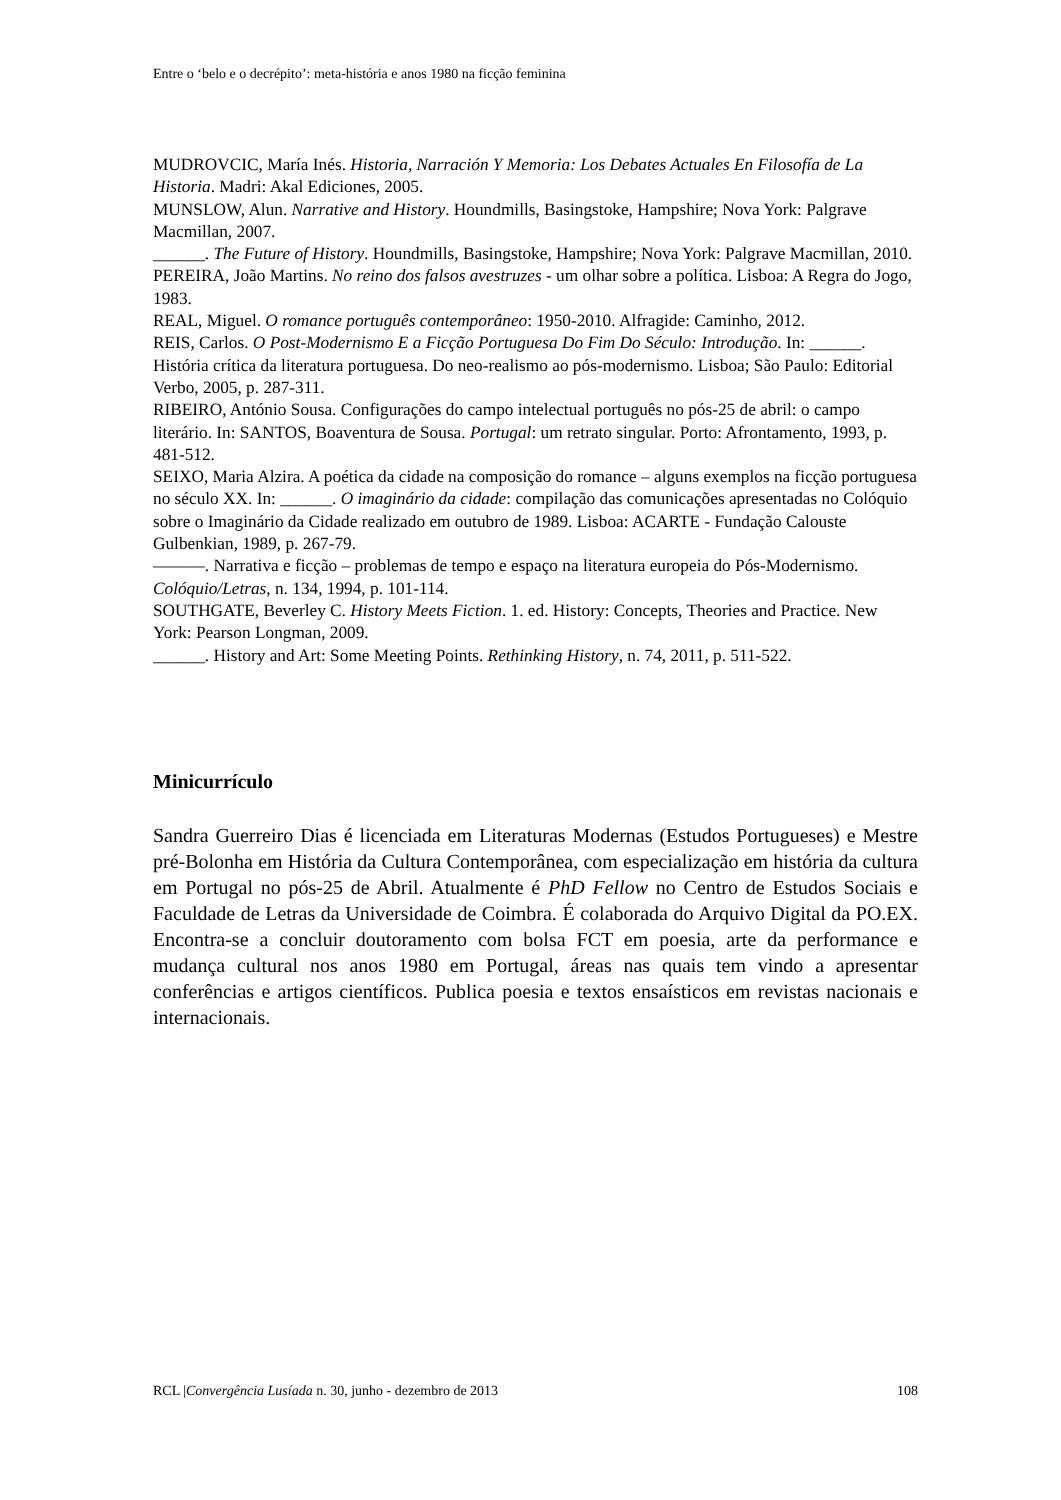Entre o ‘belo e o decrépito’: meta-história e anos 1980 na ficção feminina
MUDROVCIC, María Inés. Historia, Narración Y Memoria: Los Debates Actuales En Filosofía de La Historia. Madri: Akal Ediciones, 2005.
MUNSLOW, Alun. Narrative and History. Houndmills, Basingstoke, Hampshire; Nova York: Palgrave Macmillan, 2007.
______. The Future of History. Houndmills, Basingstoke, Hampshire; Nova York: Palgrave Macmillan, 2010.
PEREIRA, João Martins. No reino dos falsos avestruzes - um olhar sobre a política. Lisboa: A Regra do Jogo, 1983.
REAL, Miguel. O romance português contemporâneo: 1950-2010. Alfragide: Caminho, 2012.
REIS, Carlos. O Post-Modernismo E a Ficção Portuguesa Do Fim Do Século: Introdução. In: ______. História crítica da literatura portuguesa. Do neo-realismo ao pós-modernismo. Lisboa; São Paulo: Editorial Verbo, 2005, p. 287-311.
RIBEIRO, António Sousa. Configurações do campo intelectual português no pós-25 de abril: o campo literário. In: SANTOS, Boaventura de Sousa. Portugal: um retrato singular. Porto: Afrontamento, 1993, p. 481-512.
SEIXO, Maria Alzira. A poética da cidade na composição do romance – alguns exemplos na ficção portuguesa no século XX. In: ______. O imaginário da cidade: compilação das comunicações apresentadas no Colóquio sobre o Imaginário da Cidade realizado em outubro de 1989. Lisboa: ACARTE - Fundação Calouste Gulbenkian, 1989, p. 267-79.
———. Narrativa e ficção – problemas de tempo e espaço na literatura europeia do Pós-Modernismo. Colóquio/Letras, n. 134, 1994, p. 101-114.
SOUTHGATE, Beverley C. History Meets Fiction. 1. ed. History: Concepts, Theories and Practice. New York: Pearson Longman, 2009.
______. History and Art: Some Meeting Points. Rethinking History, n. 74, 2011, p. 511-522.
Minicurrículo
Sandra Guerreiro Dias é licenciada em Literaturas Modernas (Estudos Portugueses) e Mestre pré-Bolonha em História da Cultura Contemporânea, com especialização em história da cultura em Portugal no pós-25 de Abril. Atualmente é PhD Fellow no Centro de Estudos Sociais e Faculdade de Letras da Universidade de Coimbra. É colaborada do Arquivo Digital da PO.EX. Encontra-se a concluir doutoramento com bolsa FCT em poesia, arte da performance e mudança cultural nos anos 1980 em Portugal, áreas nas quais tem vindo a apresentar conferências e artigos científicos. Publica poesia e textos ensaísticos em revistas nacionais e internacionais.
RCL |Convergência Lusíada n. 30, junho - dezembro de 2013 108